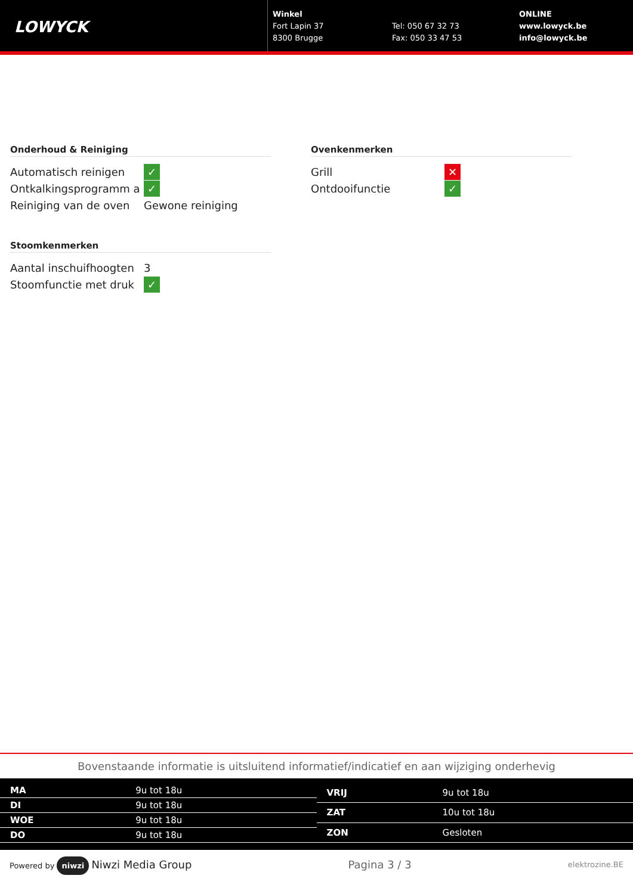LOWYCK
Winkel
Fort Lapin 37
8300 Brugge
Tel: 050 67 32 73
Fax: 050 33 47 53
ONLINE
www.lowyck.be
info@lowyck.be
Onderhoud & Reiniging
| Automatisch reinigen | ✓ |
| Ontkalkingsprogramm a | ✓ |
| Reiniging van de oven | Gewone reiniging |
Stoomkenmerken
| Aantal inschuifhoogten | 3 |
| Stoomfunctie met druk | ✓ |
Ovenkenmerken
| Grill | ✕ |
| Ontdooifunctie | ✓ |
Bovenstaande informatie is uitsluitend informatief/indicatief en aan wijziging onderhevig
| MA | 9u tot 18u |
| DI | 9u tot 18u |
| WOE | 9u tot 18u |
| DO | 9u tot 18u |
| VRIJ | 9u tot 18u |
| ZAT | 10u tot 18u |
| ZON | Gesloten |
Powered by niwzi Niwzi Media Group
Pagina 3 / 3
elektrozine.BE